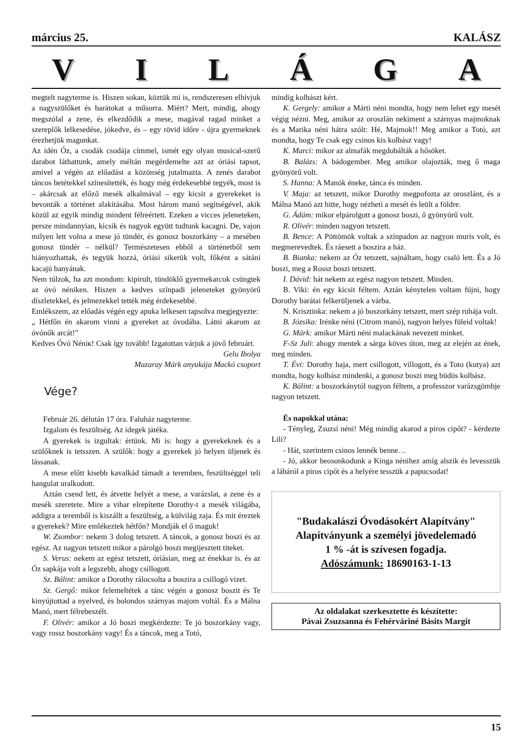március 25. KALÁSZ
VILÁGA
megtelt nagyterme is. Hiszen sokan, köztük mi is, rendszeresen elhívjuk a nagyszülőket és barátokat a műsorra. Miért? Mert, mindig, ahogy megszólal a zene, és elkezdődik a mese, magával ragad minket a szereplők lelkesedése, jókedve, és – egy rövid időre - újra gyermeknek érezhetjük magunkat.
Az idén Óz, a csodák csodája címmel, ismét egy olyan musical-szerű darabot láthattunk, amely méltán megérdemelte azt az óriási tapsot, amivel a végén az előadást a közönség jutalmazta. A zenés darabot táncos betétekkel színesítették, és hogy még érdekesebbé tegyék, most is – akárcsak az előző mesék alkalmával – egy kicsit a gyerekeket is bevonták a történet alakításába. Most három manó segítségével, akik közül az egyik mindig mindent félreértett. Ezeken a vicces jeleneteken, persze mindannyian, kicsik és nagyok együtt tudtunk kacagni. De, vajon milyen lett volna a mese jó tündér, és gonosz boszorkány – a mesében gonosz tündér – nélkül? Természetesen ebből a történetből sem hiányozhattak, és tegyük hozzá, óriási sikerük volt, főként a sátáni kacajú banyának.
Nem túlzok, ha azt mondom: kipirult, tündöklő gyermekarcok csüngtek az óvó néniken. Hiszen a kedves színpadi jeleneteket gyönyörű díszletekkel, és jelmezekkel tették még érdekesebbé.
Emlékszem, az előadás végén egy apuka lelkesen tapsolva megjegyezte:
„ Hétfőn én akarom vinni a gyereket az óvodába. Látni akarom az óvónők arcát!”
Kedves Óvó Néniк! Csak így tovább! Izgatottan várjuk a jövő februárt.
Gelu Ibolya
Mazaray Márk anyukája Mackó csoport
Vége?
Február 26. délután 17 óra. Faluház nagyterme.
Izgalom és feszültség. Az idegek játéka.
A gyerekek is izgultak: értünk. Mi is: hogy a gyerekeknek és a szülőknek is tetsszen. A szülők: hogy a gyerekek jó helyen üljenek és lássanak.
A mese előtt kisebb kavalkád támadt a teremben, feszültséggel teli hangulat uralkodott.
Aztán csend lett, és átvette helyét a mese, a varázslat, a zene és a mesék szeretete. Mire a vihar elrepítette Dorothy-t a mesék világába, addigra a teremből is kiszállt a feszültség, a külvilág zaja. És mit éreztek a gyerekek? Mire emlékeztek hétfőn? Mondják el ő maguk!
W. Zsombor: nekem 3 dolog tetszett. A táncok, a gonosz boszi és az egész. Az nagyon tetszett mikor a párolgó boszi megijesztett titeket.
S. Verus: nekem az egész tetszett, óriásian, meg az énekkar is. és az Óz sapkája volt a legszebb, ahogy csillogott.
Sz. Bálint: amikor a Dorothy rálocsolta a boszira a csillogó vizet.
Sz. Gergő: mikor felemeltétek a tánc végén a gonosz boszit és Te kinyújtottad a nyelved, és bolondos szárnyas majom voltál. És a Málna Manó, mert félrebeszélt.
F. Olivér: amikor a Jó boszi megkérdezte: Te jó boszorkány vagy, vagy rossz boszorkány vagy! És a táncok, meg a Totó,
mindig kolbászt kért.
K. Gergely: amikor a Márti néni mondta, hogy nem lehet egy mesét végig nézni. Meg, amikor az oroszlán nekiment a szárnyas majmoknak és a Marika néni hátra szólt: Hé, Majmok!! Meg amikor a Totó, azt mondta, hogy Te csak egy csinos kis kolbász vagy!
K. Marci: mikor az almafák megdobálták a hősöket.
B. Balázs: A bádogember. Meg amikor olajozták, meg ő maga gyönyörű volt.
S. Hanna: A Manók éneke, tánca és minden.
V. Maja: az tetszett, mikor Dorothy megpofozta az oroszlánt, és a Málna Manó azt hitte, hogy nézheti a mesét és leült a földre.
G. Ádám: mikor elpárolgott a gonosz boszi, ő gyönyörű volt.
R. Olivér: minden nagyon tetszett.
B. Bence: A Pöttömök voltak a színpadon az nagyon muris volt, és megmerevedtek. És ráesett a boszira a ház.
B. Bianka: nekem az Óz tetszett, sajnáltam, hogy csaló lett. És a Jó boszi, meg a Rossz boszi tetszett.
I. Dávid: hát nekem az egész nagyon tetszett. Minden.
B. Viki: én egy kicsit féltem. Aztán kénytelen voltam fújni, hogy Dorothy barátai felkerüljenek a várba.
N. Krisztinka: nekem a jó boszorkány tetszett, mert szép ruhája volt.
B. Józsika: Irénke néni (Citrom manó), nagyon helyes füleid voltak!
G. Márk: amikor Márti néni malackának nevezett minket.
F-Sz Juli: ahogy mentek a sárga köves úton, meg az elején az ének, meg minden.
T. Évi: Dorothy haja, mert csillogott, villogott, és a Toto (kutya) azt mondta, hogy kolbász mindenki, a gonosz boszi meg büdös kolbász.
K. Bálint: a boszorkánytól nagyon féltem, a professzor varázsgömbje nagyon tetszett.
És napokkal utána:
- Tényleg, Zsuzsi néni! Még mindig akarod a piros cipőt? - kérdezte Lili?
- Hát, szerintem csinos lennék benne…
- Jó, akkor beosonkodunk a Kinga nénihez amíg alszik és levesszük a lábáról a piros cipőt és a helyére tesszük a papucsodat!
"Budakalászi Óvodásokért Alapítvány"
Alapítványunk a személyi jövedelemadó
1 % -át is szívesen fogadja.
Adószámunk: 18690163-1-13
Az oldalakat szerkesztette és készítette:
Pávai Zsuzsanna és Fehérváriné Básits Margit
15